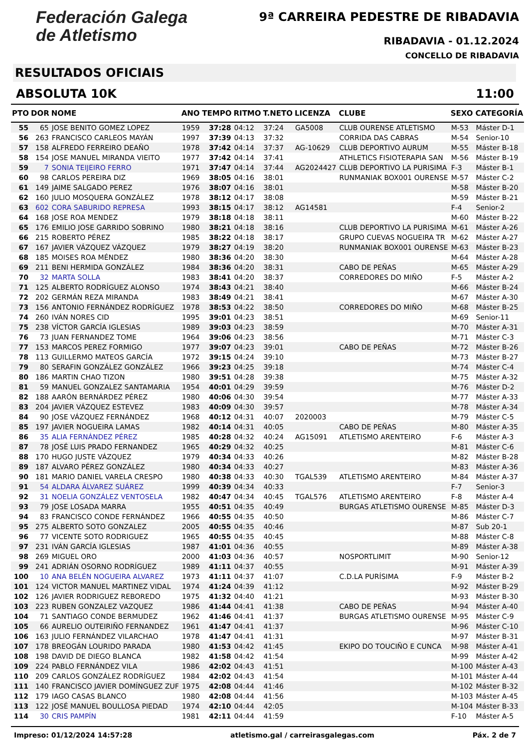Federación Galega
de Atletismo
9ª CARREIRA PEDESTRE DE RIBADAVIA
RIBADAVIA - 01.12.2024
CONCELLO DE RIBADAVIA
RESULTADOS OFICIAIS
ABSOLUTA 10K 11:00
| PTO | DOR | NOME | ANO | TEMPO | RITMO | T.NETO | LICENZA | CLUBE | SEXO | CATEGORÍA |
| --- | --- | --- | --- | --- | --- | --- | --- | --- | --- | --- |
| 55 | 65 | JOSE BENITO GOMEZ LOPEZ | 1959 | 37:28 | 04:12 | 37:24 | GA5008 | CLUB OURENSE ATLETISMO | M-53 | Máster D-1 |
| 56 | 263 | FRANCISCO CARLEOS MAYÁN | 1997 | 37:39 | 04:13 | 37:32 | | CORRIDA DAS CABRAS | M-54 | Senior-10 |
| 57 | 158 | ALFREDO FERREIRO DEAÑO | 1978 | 37:42 | 04:14 | 37:37 | AG-10629 | CLUB DEPORTIVO AURUM | M-55 | Máster B-18 |
| 58 | 154 | JOSE MANUEL MIRANDA VIEITO | 1977 | 37:42 | 04:14 | 37:41 | | ATHLETICS FISIOTERAPIA SAN | M-56 | Máster B-19 |
| 59 | 7 | SONIA TEIJEIRO FERRO | 1971 | 37:47 | 04:14 | 37:44 | AG2024427 | CLUB DEPORTIVO LA PURISIMA | F-3 | Máster B-1 |
| 60 | 98 | CARLOS PEREIRA DIZ | 1969 | 38:05 | 04:16 | 38:01 | | RUNMANIAK BOX001 OURENSE | M-57 | Máster C-2 |
| 61 | 149 | JAIME SALGADO PEREZ | 1976 | 38:07 | 04:16 | 38:01 | | | M-58 | Máster B-20 |
| 62 | 160 | JULIO MOSQUERA GONZÁLEZ | 1978 | 38:12 | 04:17 | 38:08 | | | M-59 | Máster B-21 |
| 63 | 602 | CORA SABURIDO REPRESA | 1993 | 38:15 | 04:17 | 38:12 | AG14581 | | F-4 | Senior-2 |
| 64 | 168 | JOSE ROA MENDEZ | 1979 | 38:18 | 04:18 | 38:11 | | | M-60 | Máster B-22 |
| 65 | 176 | EMILIO JOSE GARRIDO SOBRINO | 1980 | 38:21 | 04:18 | 38:16 | | CLUB DEPORTIVO LA PURISIMA | M-61 | Máster A-26 |
| 66 | 215 | ROBERTO PÉREZ | 1985 | 38:22 | 04:18 | 38:17 | | GRUPO CUEVAS NOGUEIRA TR | M-62 | Máster A-27 |
| 67 | 167 | JAVIER VÁZQUEZ VÁZQUEZ | 1979 | 38:27 | 04:19 | 38:20 | | RUNMANIAK BOX001 OURENSE | M-63 | Máster B-23 |
| 68 | 185 | MOISES ROA MÉNDEZ | 1980 | 38:36 | 04:20 | 38:30 | | | M-64 | Máster A-28 |
| 69 | 211 | BENI HERMIDA GONZÁLEZ | 1984 | 38:36 | 04:20 | 38:31 | | CABO DE PEÑAS | M-65 | Máster A-29 |
| 70 | 32 | MARTA SOLLA | 1983 | 38:41 | 04:20 | 38:37 | | CORREDORES DO MIÑO | F-5 | Máster A-2 |
| 71 | 125 | ALBERTO RODRÍGUEZ ALONSO | 1974 | 38:43 | 04:21 | 38:40 | | | M-66 | Máster B-24 |
| 72 | 202 | GERMÁN REZA MIRANDA | 1983 | 38:49 | 04:21 | 38:41 | | | M-67 | Máster A-30 |
| 73 | 156 | ANTONIO FERNÁNDEZ RODRÍGUEZ | 1978 | 38:53 | 04:22 | 38:50 | | CORREDORES DO MIÑO | M-68 | Máster B-25 |
| 74 | 260 | IVÁN NORES CID | 1995 | 39:01 | 04:23 | 38:51 | | | M-69 | Senior-11 |
| 75 | 238 | VÍCTOR GARCÍA IGLESIAS | 1989 | 39:03 | 04:23 | 38:59 | | | M-70 | Máster A-31 |
| 76 | 73 | JUAN FERNANDEZ TOME | 1964 | 39:06 | 04:23 | 38:56 | | | M-71 | Máster C-3 |
| 77 | 153 | MARCOS PEREZ FORMIGO | 1977 | 39:07 | 04:23 | 39:01 | | CABO DE PEÑAS | M-72 | Máster B-26 |
| 78 | 113 | GUILLERMO MATEOS GARCÍA | 1972 | 39:15 | 04:24 | 39:10 | | | M-73 | Máster B-27 |
| 79 | 80 | SERAFIN GONZÁLEZ GONZÁLEZ | 1966 | 39:23 | 04:25 | 39:18 | | | M-74 | Máster C-4 |
| 80 | 186 | MARTIN CHAO TIZON | 1980 | 39:51 | 04:28 | 39:38 | | | M-75 | Máster A-32 |
| 81 | 59 | MANUEL GONZALEZ SANTAMARIA | 1954 | 40:01 | 04:29 | 39:59 | | | M-76 | Máster D-2 |
| 82 | 188 | AARÓN BERNÁRDEZ PÉREZ | 1980 | 40:06 | 04:30 | 39:54 | | | M-77 | Máster A-33 |
| 83 | 204 | JAVIER VÁZQUEZ ESTEVEZ | 1983 | 40:09 | 04:30 | 39:57 | | | M-78 | Máster A-34 |
| 84 | 90 | JOSE VÁZQUEZ FERNÁNDEZ | 1968 | 40:12 | 04:31 | 40:07 | 2020003 | | M-79 | Máster C-5 |
| 85 | 197 | JAVIER NOGUEIRA LAMAS | 1982 | 40:14 | 04:31 | 40:05 | | CABO DE PEÑAS | M-80 | Máster A-35 |
| 86 | 35 | ALIA FERNÁNDEZ PÉREZ | 1985 | 40:28 | 04:32 | 40:24 | AG15091 | ATLETISMO ARENTEIRO | F-6 | Máster A-3 |
| 87 | 78 | JOSÉ LUIS PRADO FERNANDEZ | 1965 | 40:29 | 04:32 | 40:25 | | | M-81 | Máster C-6 |
| 88 | 170 | HUGO JUSTE VÁZQUEZ | 1979 | 40:34 | 04:33 | 40:26 | | | M-82 | Máster B-28 |
| 89 | 187 | ALVARO PÉREZ GONZÁLEZ | 1980 | 40:34 | 04:33 | 40:27 | | | M-83 | Máster A-36 |
| 90 | 181 | MARIO DANIEL VARELA CRESPO | 1980 | 40:38 | 04:33 | 40:30 | TGAL539 | ATLETISMO ARENTEIRO | M-84 | Máster A-37 |
| 91 | 54 | ALDARA ÁLVAREZ SUÁREZ | 1999 | 40:39 | 04:34 | 40:33 | | | F-7 | Senior-3 |
| 92 | 31 | NOELIA GONZÁLEZ VENTOSELA | 1982 | 40:47 | 04:34 | 40:45 | TGAL576 | ATLETISMO ARENTEIRO | F-8 | Máster A-4 |
| 93 | 79 | JOSE LOSADA MARRA | 1955 | 40:51 | 04:35 | 40:49 | | BURGAS ATLETISMO OURENSE | M-85 | Máster D-3 |
| 94 | 83 | FRANCISCO CONDE FERNÁNDEZ | 1966 | 40:55 | 04:35 | 40:50 | | | M-86 | Máster C-7 |
| 95 | 275 | ALBERTO SOTO GONZALEZ | 2005 | 40:55 | 04:35 | 40:46 | | | M-87 | Sub 20-1 |
| 96 | 77 | VICENTE SOTO RODRIGUEZ | 1965 | 40:55 | 04:35 | 40:45 | | | M-88 | Máster C-8 |
| 97 | 231 | IVÁN GARCÍA IGLESIAS | 1987 | 41:01 | 04:36 | 40:55 | | | M-89 | Máster A-38 |
| 98 | 269 | MIGUEL ORO | 2000 | 41:03 | 04:36 | 40:57 | | NOSPORTLIMIT | M-90 | Senior-12 |
| 99 | 241 | ADRIÁN OSORNO RODRÍGUEZ | 1989 | 41:11 | 04:37 | 40:55 | | | M-91 | Máster A-39 |
| 100 | 10 | ANA BELÉN NOGUEIRA ALVAREZ | 1973 | 41:11 | 04:37 | 41:07 | | C.D.LA PURÍSIMA | F-9 | Máster B-2 |
| 101 | 124 | VICTOR MANUEL MARTINEZ VIDAL | 1974 | 41:24 | 04:39 | 41:12 | | | M-92 | Máster B-29 |
| 102 | 126 | JAVIER RODRIGUEZ REBOREDO | 1975 | 41:32 | 04:40 | 41:21 | | | M-93 | Máster B-30 |
| 103 | 223 | RUBEN GONZALEZ VAZQUEZ | 1986 | 41:44 | 04:41 | 41:38 | | CABO DE PEÑAS | M-94 | Máster A-40 |
| 104 | 71 | SANTIAGO CONDE BERMUDEZ | 1962 | 41:46 | 04:41 | 41:37 | | BURGAS ATLETISMO OURENSE | M-95 | Máster C-9 |
| 105 | 66 | AURELIO OUTEIRIÑO FERNANDEZ | 1961 | 41:47 | 04:41 | 41:37 | | | M-96 | Máster C-10 |
| 106 | 163 | JULIO FERNÁNDEZ VILARCHAO | 1978 | 41:47 | 04:41 | 41:31 | | | M-97 | Máster B-31 |
| 107 | 178 | BREOGÁN LOURIDO PARADA | 1980 | 41:53 | 04:42 | 41:45 | | EKIPO DO TOUCIÑO E CUNCA | M-98 | Máster A-41 |
| 108 | 198 | DAVID DE DIEGO BLANCA | 1982 | 41:58 | 04:42 | 41:54 | | | M-99 | Máster A-42 |
| 109 | 224 | PABLO FERNÁNDEZ VILA | 1986 | 42:02 | 04:43 | 41:51 | | | M-100 | Máster A-43 |
| 110 | 209 | CARLOS GONZÁLEZ RODRÍGUEZ | 1984 | 42:02 | 04:43 | 41:54 | | | M-101 | Máster A-44 |
| 111 | 140 | FRANCISCO JAVIER DOMÍNGUEZ ZUF | 1975 | 42:08 | 04:44 | 41:46 | | | M-102 | Máster B-32 |
| 112 | 179 | IAGO CASAS BLANCO | 1980 | 42:08 | 04:44 | 41:56 | | | M-103 | Máster A-45 |
| 113 | 122 | JOSÉ MANUEL BOULLOSA PIEDAD | 1974 | 42:10 | 04:44 | 42:05 | | | M-104 | Máster B-33 |
| 114 | 30 | CRIS PAMPÍN | 1981 | 42:11 | 04:44 | 41:59 | | | F-10 | Máster A-5 |
Impreso: 01/12/2024 14:57:28 atletismo.gal / carreirasgalegas.com Páx. 2 de 7